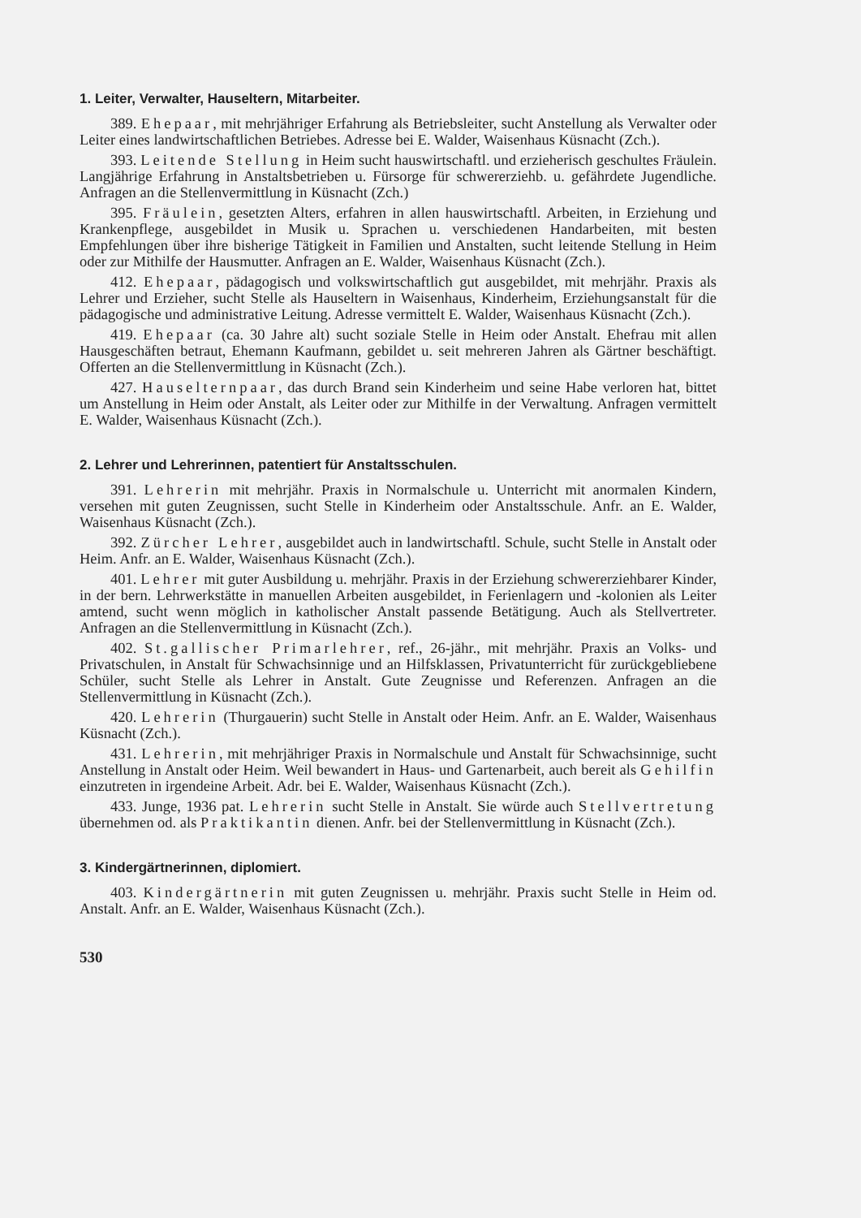1. Leiter, Verwalter, Hauseltern, Mitarbeiter.
389. Ehepaar, mit mehrjähriger Erfahrung als Betriebsleiter, sucht Anstellung als Verwalter oder Leiter eines landwirtschaftlichen Betriebes. Adresse bei E. Walder, Waisenhaus Küsnacht (Zch.).
393. Leitende Stellung in Heim sucht hauswirtschaftl. und erzieherisch geschultes Fräulein. Langjährige Erfahrung in Anstaltsbetrieben u. Fürsorge für schwererziehb. u. gefährdete Jugendliche. Anfragen an die Stellenvermittlung in Küsnacht (Zch.)
395. Fräulein, gesetzten Alters, erfahren in allen hauswirtschaftl. Arbeiten, in Erziehung und Krankenpflege, ausgebildet in Musik u. Sprachen u. verschiedenen Handarbeiten, mit besten Empfehlungen über ihre bisherige Tätigkeit in Familien und Anstalten, sucht leitende Stellung in Heim oder zur Mithilfe der Hausmutter. Anfragen an E. Walder, Waisenhaus Küsnacht (Zch.).
412. Ehepaar, pädagogisch und volkswirtschaftlich gut ausgebildet, mit mehrjähr. Praxis als Lehrer und Erzieher, sucht Stelle als Hauseltern in Waisenhaus, Kinderheim, Erziehungsanstalt für die pädagogische und administrative Leitung. Adresse vermittelt E. Walder, Waisenhaus Küsnacht (Zch.).
419. Ehepaar (ca. 30 Jahre alt) sucht soziale Stelle in Heim oder Anstalt. Ehefrau mit allen Hausgeschäften betraut, Ehemann Kaufmann, gebildet u. seit mehreren Jahren als Gärtner beschäftigt. Offerten an die Stellenvermittlung in Küsnacht (Zch.).
427. Hauselternpaar, das durch Brand sein Kinderheim und seine Habe verloren hat, bittet um Anstellung in Heim oder Anstalt, als Leiter oder zur Mithilfe in der Verwaltung. Anfragen vermittelt E. Walder, Waisenhaus Küsnacht (Zch.).
2. Lehrer und Lehrerinnen, patentiert für Anstaltsschulen.
391. Lehrerin mit mehrjähr. Praxis in Normalschule u. Unterricht mit anormalen Kindern, versehen mit guten Zeugnissen, sucht Stelle in Kinderheim oder Anstaltsschule. Anfr. an E. Walder, Waisenhaus Küsnacht (Zch.).
392. Zürcher Lehrer, ausgebildet auch in landwirtschaftl. Schule, sucht Stelle in Anstalt oder Heim. Anfr. an E. Walder, Waisenhaus Küsnacht (Zch.).
401. Lehrer mit guter Ausbildung u. mehrjähr. Praxis in der Erziehung schwererziehbarer Kinder, in der bern. Lehrwerkstätte in manuellen Arbeiten ausgebildet, in Ferienlagern und -kolonien als Leiter amtend, sucht wenn möglich in katholischer Anstalt passende Betätigung. Auch als Stellvertreter. Anfragen an die Stellenvermittlung in Küsnacht (Zch.).
402. St.gallischer Primarlehrer, ref., 26-jähr., mit mehrjähr. Praxis an Volks- und Privatschulen, in Anstalt für Schwachsinnige und an Hilfsklassen, Privatunterricht für zurückgebliebene Schüler, sucht Stelle als Lehrer in Anstalt. Gute Zeugnisse und Referenzen. Anfragen an die Stellenvermittlung in Küsnacht (Zch.).
420. Lehrerin (Thurgauerin) sucht Stelle in Anstalt oder Heim. Anfr. an E. Walder, Waisenhaus Küsnacht (Zch.).
431. Lehrerin, mit mehrjähriger Praxis in Normalschule und Anstalt für Schwachsinnige, sucht Anstellung in Anstalt oder Heim. Weil bewandert in Haus- und Gartenarbeit, auch bereit als Gehilfin einzutreten in irgendeine Arbeit. Adr. bei E. Walder, Waisenhaus Küsnacht (Zch.).
433. Junge, 1936 pat. Lehrerin sucht Stelle in Anstalt. Sie würde auch Stellvertretung übernehmen od. als Praktikantin dienen. Anfr. bei der Stellenvermittlung in Küsnacht (Zch.).
3. Kindergärtnerinnen, diplomiert.
403. Kindergärtnerin mit guten Zeugnissen u. mehrjähr. Praxis sucht Stelle in Heim od. Anstalt. Anfr. an E. Walder, Waisenhaus Küsnacht (Zch.).
530